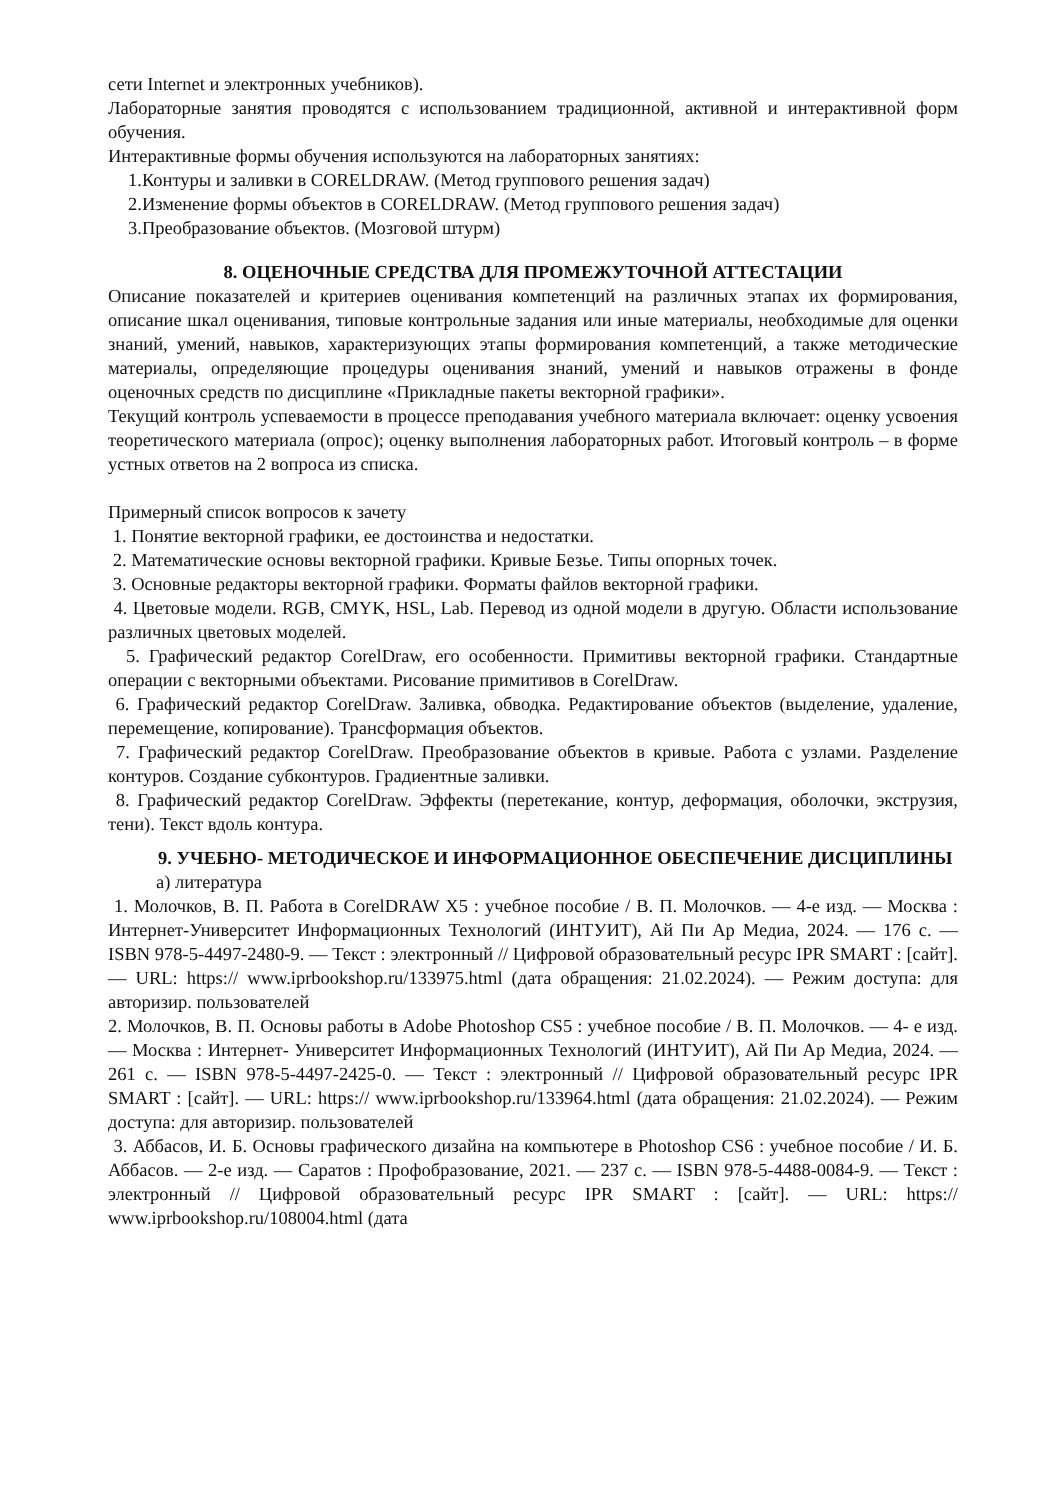сети Internet и электронных учебников).
Лабораторные занятия проводятся с использованием традиционной, активной и интерактивной форм обучения.
Интерактивные формы обучения используются на лабораторных занятиях:
1.Контуры и заливки в CORELDRAW. (Метод группового решения задач)
2.Изменение формы объектов в CORELDRAW. (Метод группового решения задач)
3.Преобразование объектов. (Мозговой штурм)
8. ОЦЕНОЧНЫЕ СРЕДСТВА ДЛЯ ПРОМЕЖУТОЧНОЙ АТТЕСТАЦИИ
Описание показателей и критериев оценивания компетенций на различных этапах их формирования, описание шкал оценивания, типовые контрольные задания или иные материалы, необходимые для оценки знаний, умений, навыков, характеризующих этапы формирования компетенций, а также методические материалы, определяющие процедуры оценивания знаний, умений и навыков отражены в фонде оценочных средств по дисциплине «Прикладные пакеты векторной графики».
Текущий контроль успеваемости в процессе преподавания учебного материала включает: оценку усвоения теоретического материала (опрос); оценку выполнения лабораторных работ. Итоговый контроль – в форме устных ответов на 2 вопроса из списка.
Примерный список вопросов к зачету
1. Понятие векторной графики, ее достоинства и недостатки.
2. Математические основы векторной графики. Кривые Безье. Типы опорных точек.
3. Основные редакторы векторной графики. Форматы файлов векторной графики.
4. Цветовые модели. RGB, CMYK, HSL, Lab. Перевод из одной модели в другую. Области использование различных цветовых моделей.
5. Графический редактор CorelDraw, его особенности. Примитивы векторной графики. Стандартные операции с векторными объектами. Рисование примитивов в CorelDraw.
6. Графический редактор CorelDraw. Заливка, обводка. Редактирование объектов (выделение, удаление, перемещение, копирование). Трансформация объектов.
7. Графический редактор CorelDraw. Преобразование объектов в кривые. Работа с узлами. Разделение контуров. Создание субконтуров. Градиентные заливки.
8. Графический редактор CorelDraw. Эффекты (перетекание, контур, деформация, оболочки, экструзия, тени). Текст вдоль контура.
9. УЧЕБНО- МЕТОДИЧЕСКОЕ И ИНФОРМАЦИОННОЕ ОБЕСПЕЧЕНИЕ ДИСЦИПЛИНЫ
а) литература
1. Молочков, В. П. Работа в CorelDRAW X5 : учебное пособие / В. П. Молочков. — 4-е изд. — Москва : Интернет-Университет Информационных Технологий (ИНТУИТ), Ай Пи Ар Медиа, 2024. — 176 c. — ISBN 978-5-4497-2480-9. — Текст : электронный // Цифровой образовательный ресурс IPR SMART : [сайт]. — URL: https:// www.iprbookshop.ru/133975.html (дата обращения: 21.02.2024). — Режим доступа: для авторизир. пользователей
2. Молочков, В. П. Основы работы в Adobe Photoshop CS5 : учебное пособие / В. П. Молочков. — 4- е изд. — Москва : Интернет- Университет Информационных Технологий (ИНТУИТ), Ай Пи Ар Медиа, 2024. — 261 c. — ISBN 978-5-4497-2425-0. — Текст : электронный // Цифровой образовательный ресурс IPR SMART : [сайт]. — URL: https:// www.iprbookshop.ru/133964.html (дата обращения: 21.02.2024). — Режим доступа: для авторизир. пользователей
3. Аббасов, И. Б. Основы графического дизайна на компьютере в Photoshop CS6 : учебное пособие / И. Б. Аббасов. — 2-е изд. — Саратов : Профобразование, 2021. — 237 c. — ISBN 978-5-4488-0084-9. — Текст : электронный // Цифровой образовательный ресурс IPR SMART : [сайт]. — URL: https:// www.iprbookshop.ru/108004.html (дата